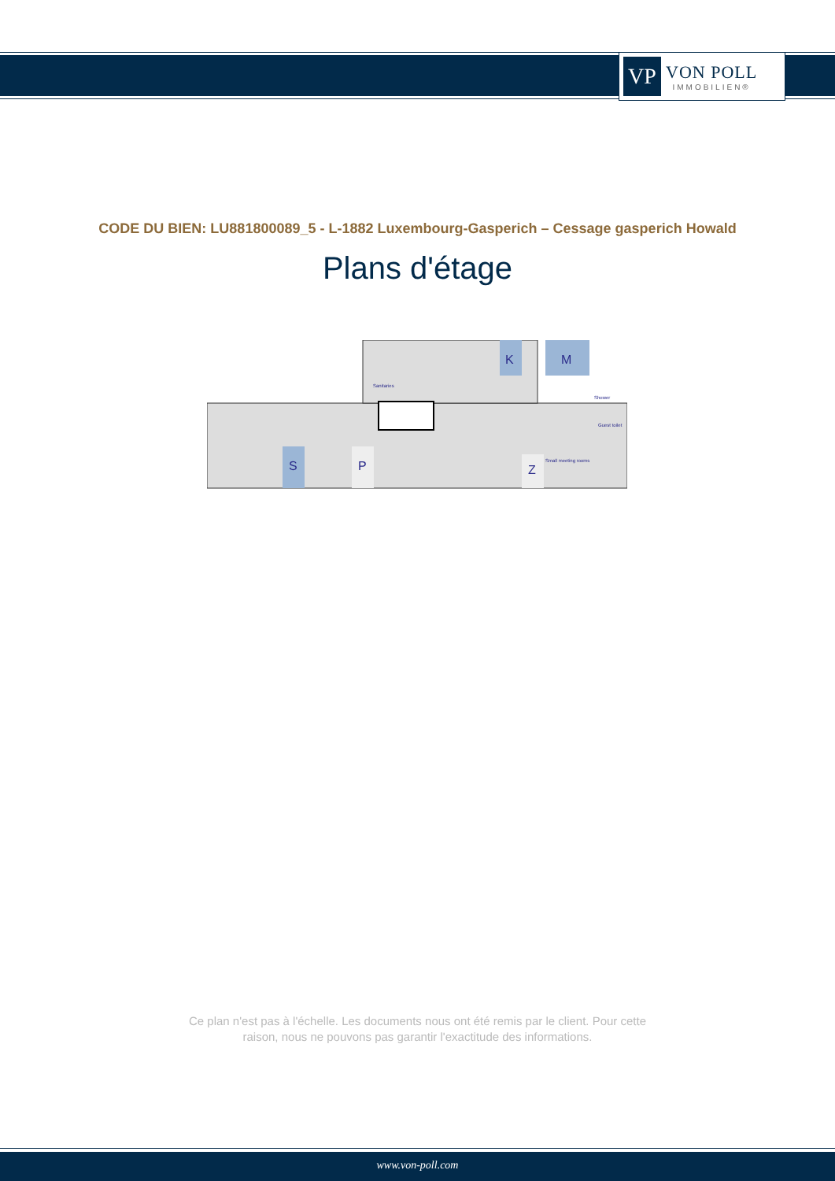VP
VON POLL
IMMOBILIEN®
CODE DU BIEN: LU881800089_5 - L-1882 Luxembourg-Gasperich – Cessage gasperich Howald
Plans d'étage
K
M
S
P
Z
Sanitaries
Shower
Guest toilet
Small meeting rooms
Ce plan n'est pas à l'échelle. Les documents nous ont été remis par le client. Pour cette
raison, nous ne pouvons pas garantir l'exactitude des informations.
www.von-poll.com